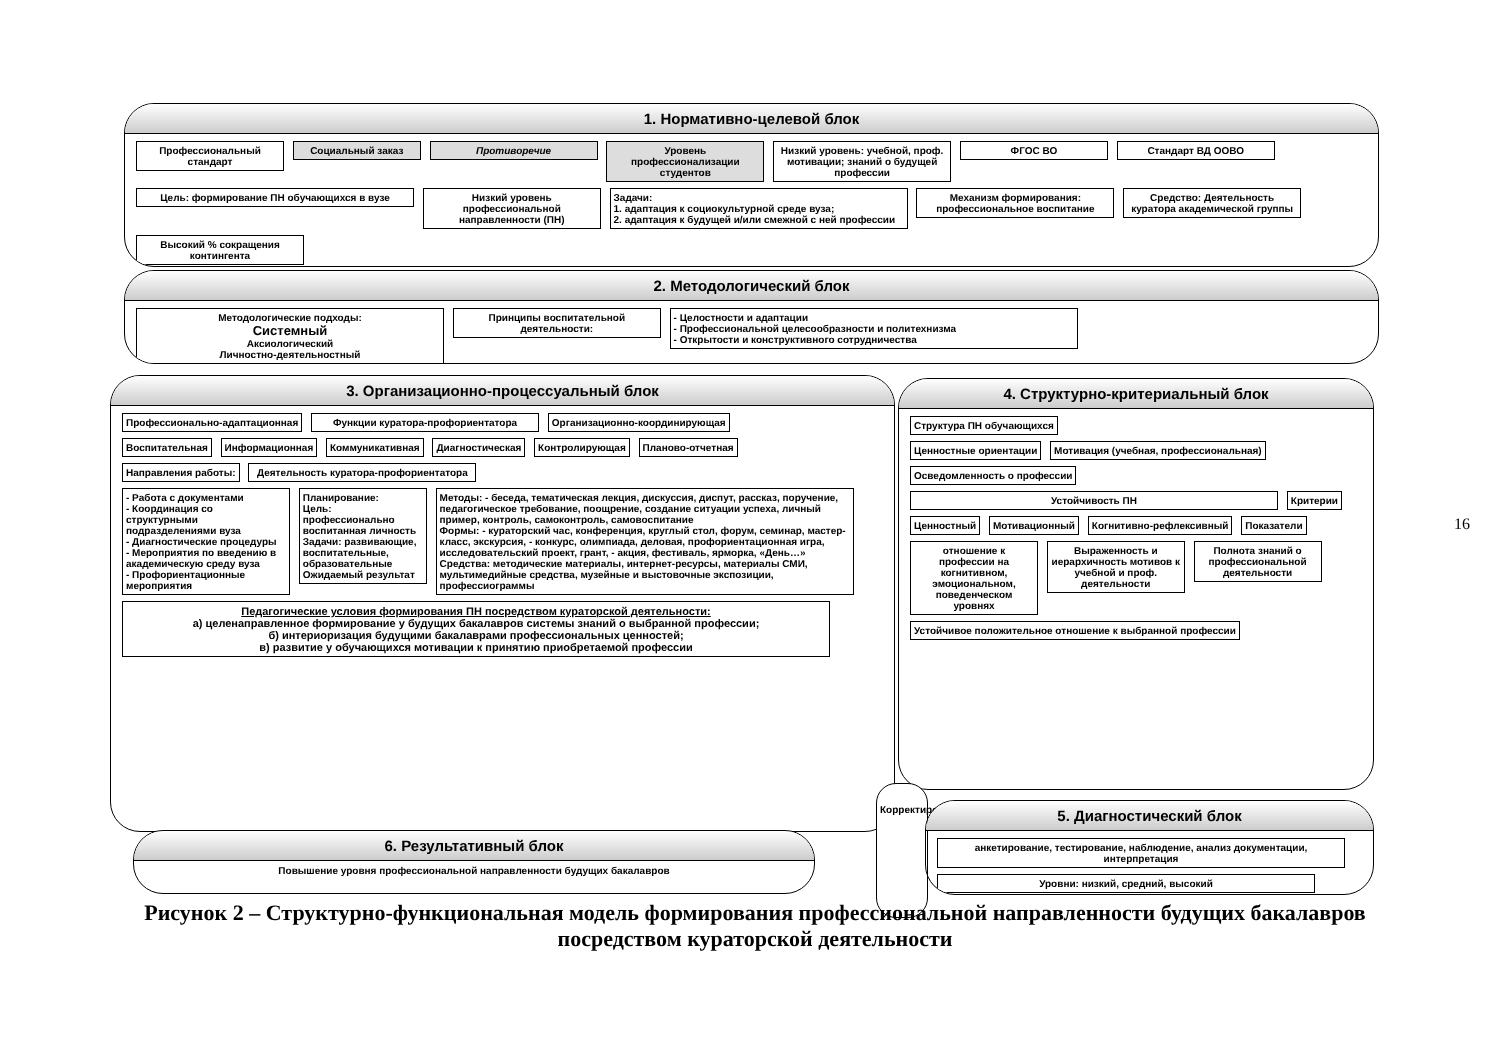1. Нормативно-целевой блок
Профессиональный стандарт
Социальный заказ Противоречие
Уровень профессионализации студентов
Низкий уровень: учебной, проф. мотивации; знаний о будущей профессии
ФГОС ВО Стандарт ВД ООВО Цель: формирование ПН обучающихся в вузе
Низкий уровень профессиональной направленности (ПН)
Задачи:
1. адаптация к социокультурной среде вуза;
2. адаптация к будущей и/или смежной с ней профессии
Механизм формирования: профессиональное воспитание
Средство: Деятельность куратора академической группы
Высокий % сокращения контингента
2. Методологический блок
Методологические подходы:
Системный
Аксиологический
Личностно-деятельностный
Принципы воспитательной деятельности:
- Целостности и адаптации
- Профессиональной целесообразности и политехнизма
- Открытости и конструктивного сотрудничества
3. Организационно-процессуальный блок
Профессионально-адаптационная Функции куратора-профориентатора Организационно-координирующая
Воспитательная Информационная Коммуникативная Диагностическая Контролирующая Планово-отчетная
Направления работы:
Деятельность куратора-профориентатора
- Работа с документами
- Координация со структурными подразделениями вуза
- Диагностические процедуры
- Мероприятия по введению в академическую среду вуза
- Профориентационные мероприятия
Планирование:
Цель: профессионально воспитанная личность
Задачи: развивающие, воспитательные, образовательные
Ожидаемый результат
Методы: - беседа, тематическая лекция, дискуссия, диспут, рассказ, поручение, педагогическое требование, поощрение, создание ситуации успеха, личный пример, контроль, самоконтроль, самовоспитание
Формы: - кураторский час, конференция, круглый стол, форум, семинар, мастер-класс, экскурсия, - конкурс, олимпиада, деловая, профориентационная игра, исследовательский проект, грант, - акция, фестиваль, ярморка, «День…»
Средства: методические материалы, интернет-ресурсы, материалы СМИ, мультимедийные средства, музейные и выстовочные экспозиции, профессиограммы
Педагогические условия формирования ПН посредством кураторской деятельности:
а) целенаправленное формирование у будущих бакалавров системы знаний о выбранной профессии;
б) интериоризация будущими бакалаврами профессиональных ценностей;
в) развитие у обучающихся мотивации к принятию приобретаемой профессии
4. Структурно-критериальный блок
Структура ПН обучающихся
Ценностные ориентации
Мотивация (учебная, профессиональная)
Осведомленность о профессии Устойчивость ПН Критерии
Ценностный Мотивационный Когнитивно-рефлексивный Показатели
отношение к профессии на когнитивном, эмоциональном, поведенческом уровнях
Выраженность и иерархичность мотивов к учебной и проф. деятельности
Полнота знаний о профессиональной деятельности
Устойчивое положительное отношение к выбранной профессии
Корректировка
5. Диагностический блок
анкетирование, тестирование, наблюдение, анализ документации, интерпретация
Уровни: низкий, средний, высокий
6. Результативный блок
Повышение уровня профессиональной направленности будущих бакалавров
16
Рисунок 2 – Структурно-функциональная модель формирования профессиональной направленности будущих бакалавров посредством кураторской деятельности